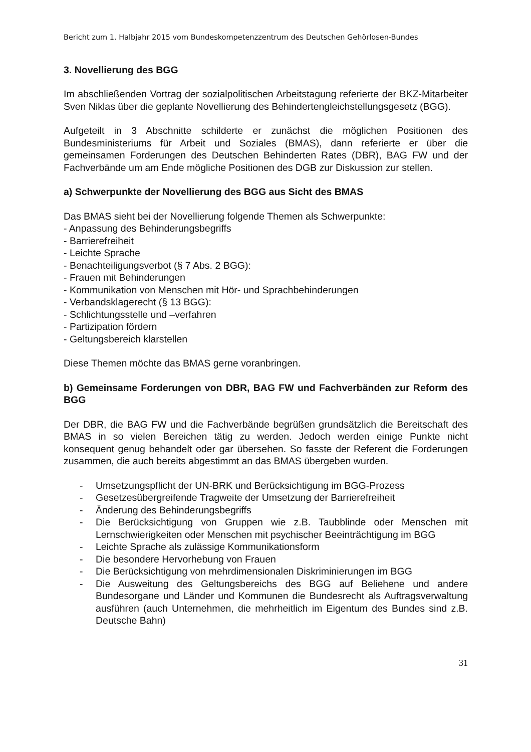Bericht zum 1. Halbjahr 2015 vom Bundeskompetenzzentrum des Deutschen Gehörlosen-Bundes
3. Novellierung des BGG
Im abschließenden Vortrag der sozialpolitischen Arbeitstagung referierte der BKZ-Mitarbeiter Sven Niklas über die geplante Novellierung des Behindertengleichstellungsgesetz (BGG).
Aufgeteilt in 3 Abschnitte schilderte er zunächst die möglichen Positionen des Bundesministeriums für Arbeit und Soziales (BMAS), dann referierte er über die gemeinsamen Forderungen des Deutschen Behinderten Rates (DBR), BAG FW und der Fachverbände um am Ende mögliche Positionen des DGB zur Diskussion zur stellen.
a) Schwerpunkte der Novellierung des BGG aus Sicht des BMAS
Das BMAS sieht bei der Novellierung folgende Themen als Schwerpunkte:
- Anpassung des Behinderungsbegriffs
- Barrierefreiheit
- Leichte Sprache
- Benachteiligungsverbot (§ 7 Abs. 2 BGG):
- Frauen mit Behinderungen
- Kommunikation von Menschen mit Hör- und Sprachbehinderungen
- Verbandsklagerecht (§ 13 BGG):
- Schlichtungsstelle und –verfahren
- Partizipation fördern
- Geltungsbereich klarstellen
Diese Themen möchte das BMAS gerne voranbringen.
b) Gemeinsame Forderungen von DBR, BAG FW und Fachverbänden zur Reform des BGG
Der DBR, die BAG FW und die Fachverbände begrüßen grundsätzlich die Bereitschaft des BMAS in so vielen Bereichen tätig zu werden. Jedoch werden einige Punkte nicht konsequent genug behandelt oder gar übersehen. So fasste der Referent die Forderungen zusammen, die auch bereits abgestimmt an das BMAS übergeben wurden.
- Umsetzungspflicht der UN-BRK und Berücksichtigung im BGG-Prozess
- Gesetzesübergreifende Tragweite der Umsetzung der Barrierefreiheit
- Änderung des Behinderungsbegriffs
- Die Berücksichtigung von Gruppen wie z.B. Taubblinde oder Menschen mit Lernschwierigkeiten oder Menschen mit psychischer Beeinträchtigung im BGG
- Leichte Sprache als zulässige Kommunikationsform
- Die besondere Hervorhebung von Frauen
- Die Berücksichtigung von mehrdimensionalen Diskriminierungen im BGG
- Die Ausweitung des Geltungsbereichs des BGG auf Beliehene und andere Bundesorgane und Länder und Kommunen die Bundesrecht als Auftragsverwaltung ausführen (auch Unternehmen, die mehrheitlich im Eigentum des Bundes sind z.B. Deutsche Bahn)
31